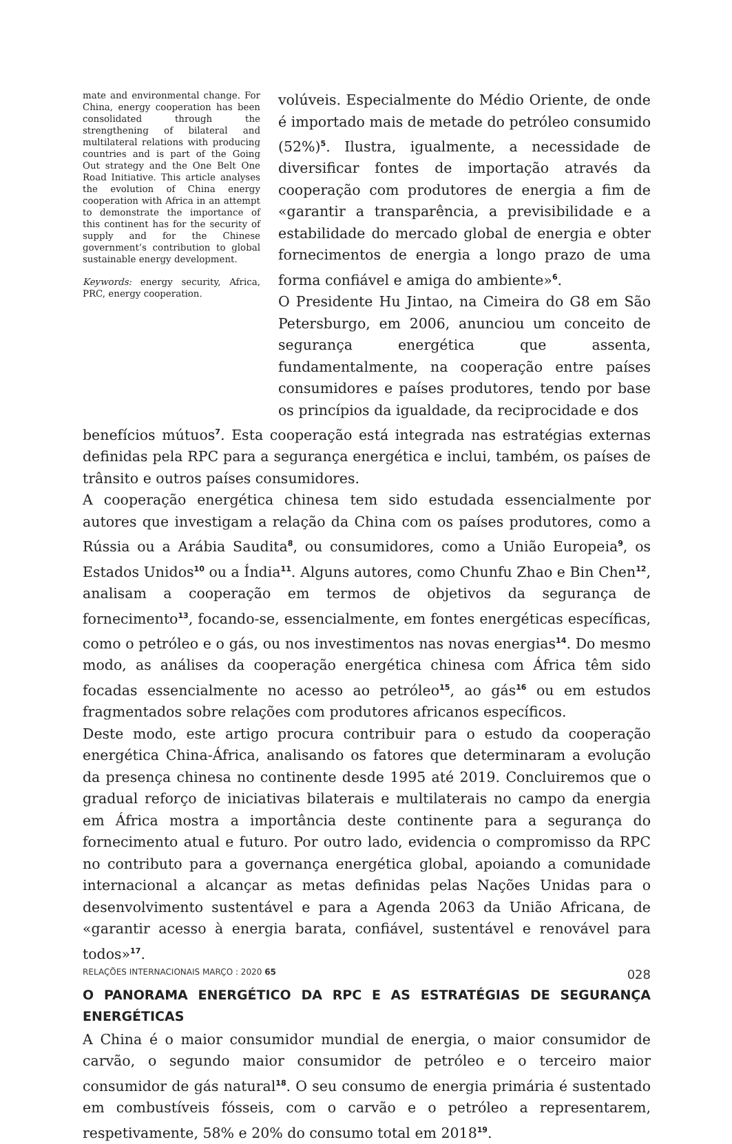mate and environmental change. For China, energy cooperation has been consolidated through the strengthening of bilateral and multilateral relations with producing countries and is part of the Going Out strategy and the One Belt One Road Initiative. This article analyses the evolution of China energy cooperation with Africa in an attempt to demonstrate the importance of this continent has for the security of supply and for the Chinese government’s contribution to global sustainable energy development.
Keywords: energy security, Africa, PRC, energy cooperation.
volúveis. Especialmente do Médio Oriente, de onde é importado mais de metade do petróleo consumido (52%)<sup>5</sup>. Ilustra, igualmente, a necessidade de diversificar fontes de importação através da cooperação com produtores de energia a fim de «garantir a transparência, a previsibilidade e a estabilidade do mercado global de energia e obter fornecimentos de energia a longo prazo de uma forma confiável e amiga do ambiente»<sup>6</sup>.
O Presidente Hu Jintao, na Cimeira do G8 em São Petersburgo, em 2006, anunciou um conceito de segurança energética que assenta, fundamentalmente, na cooperação entre países consumidores e países produtores, tendo por base os princípios da igualdade, da reciprocidade e dos
benefícios mútuos<sup>7</sup>. Esta cooperação está integrada nas estratégias externas definidas pela RPC para a segurança energética e inclui, também, os países de trânsito e outros países consumidores.
A cooperação energética chinesa tem sido estudada essencialmente por autores que investigam a relação da China com os países produtores, como a Rússia ou a Arábia Saudita<sup>8</sup>, ou consumidores, como a União Europeia<sup>9</sup>, os Estados Unidos<sup>10</sup> ou a Índia<sup>11</sup>. Alguns autores, como Chunfu Zhao e Bin Chen<sup>12</sup>, analisam a cooperação em termos de objetivos da segurança de fornecimento<sup>13</sup>, focando-se, essencialmente, em fontes energéticas específicas, como o petróleo e o gás, ou nos investimentos nas novas energias<sup>14</sup>. Do mesmo modo, as análises da cooperação energética chinesa com África têm sido focadas essencialmente no acesso ao petróleo<sup>15</sup>, ao gás<sup>16</sup> ou em estudos fragmentados sobre relações com produtores africanos específicos.
Deste modo, este artigo procura contribuir para o estudo da cooperação energética China-África, analisando os fatores que determinaram a evolução da presença chinesa no continente desde 1995 até 2019. Concluiremos que o gradual reforço de iniciativas bilaterais e multilaterais no campo da energia em África mostra a importância deste continente para a segurança do fornecimento atual e futuro. Por outro lado, evidencia o compromisso da RPC no contributo para a governança energética global, apoiando a comunidade internacional a alcançar as metas definidas pelas Nações Unidas para o desenvolvimento sustentável e para a Agenda 2063 da União Africana, de «garantir acesso à energia barata, confiável, sustentável e renovável para todos»<sup>17</sup>.
O PANORAMA ENERGÉTICO DA RPC E AS ESTRATÉGIAS DE SEGURANÇA ENERGÉTICAS
A China é o maior consumidor mundial de energia, o maior consumidor de carvão, o segundo maior consumidor de petróleo e o terceiro maior consumidor de gás natural<sup>18</sup>. O seu consumo de energia primária é sustentado em combustíveis fósseis, com o carvão e o petróleo a representarem, respetivamente, 58% e 20% do consumo total em 2018<sup>19</sup>.
RELAÇÕES INTERNACIONAIS MARÇO : 2020 65 028